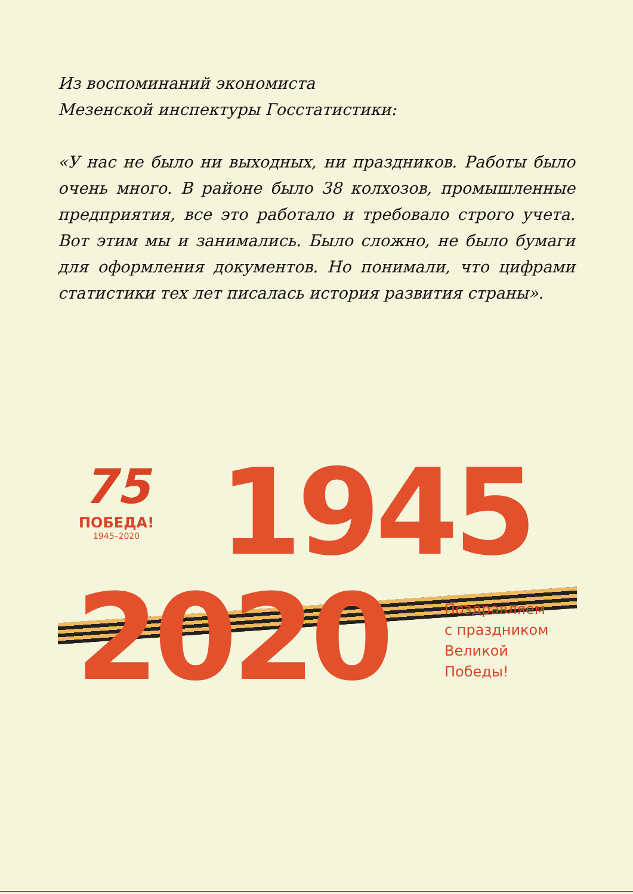Из воспоминаний экономиста
Мезенской инспектуры Госстатистики:
«У нас не было ни выходных, ни праздников. Работы было очень много. В районе было 38 колхозов, промышленные предприятия, все это работало и требовало строго учета. Вот этим мы и занимались. Было сложно, не было бумаги для оформления документов. Но понимали, что цифрами статистики тех лет писалась история развития страны».
75
ПОБЕДА!
1945–2020
1945
2020
Поздравляем
с праздником
Великой
Победы!